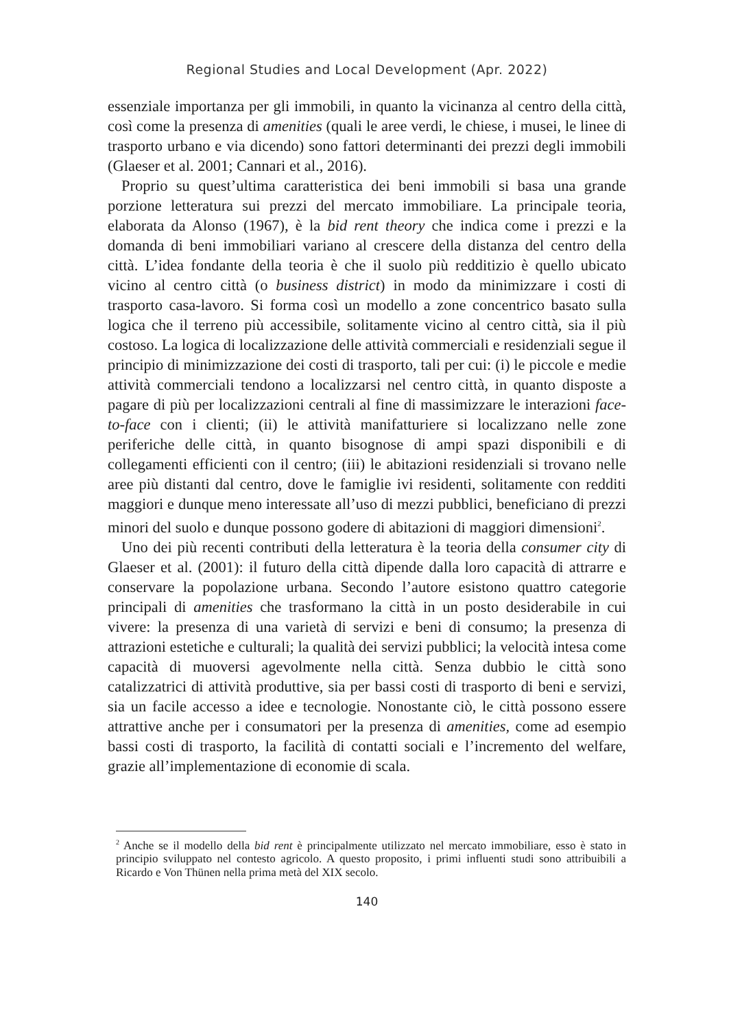Regional Studies and Local Development (Apr. 2022)
essenziale importanza per gli immobili, in quanto la vicinanza al centro della città, così come la presenza di amenities (quali le aree verdi, le chiese, i musei, le linee di trasporto urbano e via dicendo) sono fattori determinanti dei prezzi degli immobili (Glaeser et al. 2001; Cannari et al., 2016).
Proprio su quest’ultima caratteristica dei beni immobili si basa una grande porzione letteratura sui prezzi del mercato immobiliare. La principale teoria, elaborata da Alonso (1967), è la bid rent theory che indica come i prezzi e la domanda di beni immobiliari variano al crescere della distanza del centro della città. L’idea fondante della teoria è che il suolo più redditizio è quello ubicato vicino al centro città (o business district) in modo da minimizzare i costi di trasporto casa-lavoro. Si forma così un modello a zone concentrico basato sulla logica che il terreno più accessibile, solitamente vicino al centro città, sia il più costoso. La logica di localizzazione delle attività commerciali e residenziali segue il principio di minimizzazione dei costi di trasporto, tali per cui: (i) le piccole e medie attività commerciali tendono a localizzarsi nel centro città, in quanto disposte a pagare di più per localizzazioni centrali al fine di massimizzare le interazioni face-to-face con i clienti; (ii) le attività manifatturiere si localizzano nelle zone periferiche delle città, in quanto bisognose di ampi spazi disponibili e di collegamenti efficienti con il centro; (iii) le abitazioni residenziali si trovano nelle aree più distanti dal centro, dove le famiglie ivi residenti, solitamente con redditi maggiori e dunque meno interessate all’uso di mezzi pubblici, beneficiano di prezzi minori del suolo e dunque possono godere di abitazioni di maggiori dimensioni<sup>2</sup>.
Uno dei più recenti contributi della letteratura è la teoria della consumer city di Glaeser et al. (2001): il futuro della città dipende dalla loro capacità di attrarre e conservare la popolazione urbana. Secondo l’autore esistono quattro categorie principali di amenities che trasformano la città in un posto desiderabile in cui vivere: la presenza di una varietà di servizi e beni di consumo; la presenza di attrazioni estetiche e culturali; la qualità dei servizi pubblici; la velocità intesa come capacità di muoversi agevolmente nella città. Senza dubbio le città sono catalizzatrici di attività produttive, sia per bassi costi di trasporto di beni e servizi, sia un facile accesso a idee e tecnologie. Nonostante ciò, le città possono essere attrattive anche per i consumatori per la presenza di amenities, come ad esempio bassi costi di trasporto, la facilità di contatti sociali e l’incremento del welfare, grazie all’implementazione di economie di scala.
<sup>2</sup> Anche se il modello della bid rent è principalmente utilizzato nel mercato immobiliare, esso è stato in principio sviluppato nel contesto agricolo. A questo proposito, i primi influenti studi sono attribuibili a Ricardo e Von Thünen nella prima metà del XIX secolo.
140